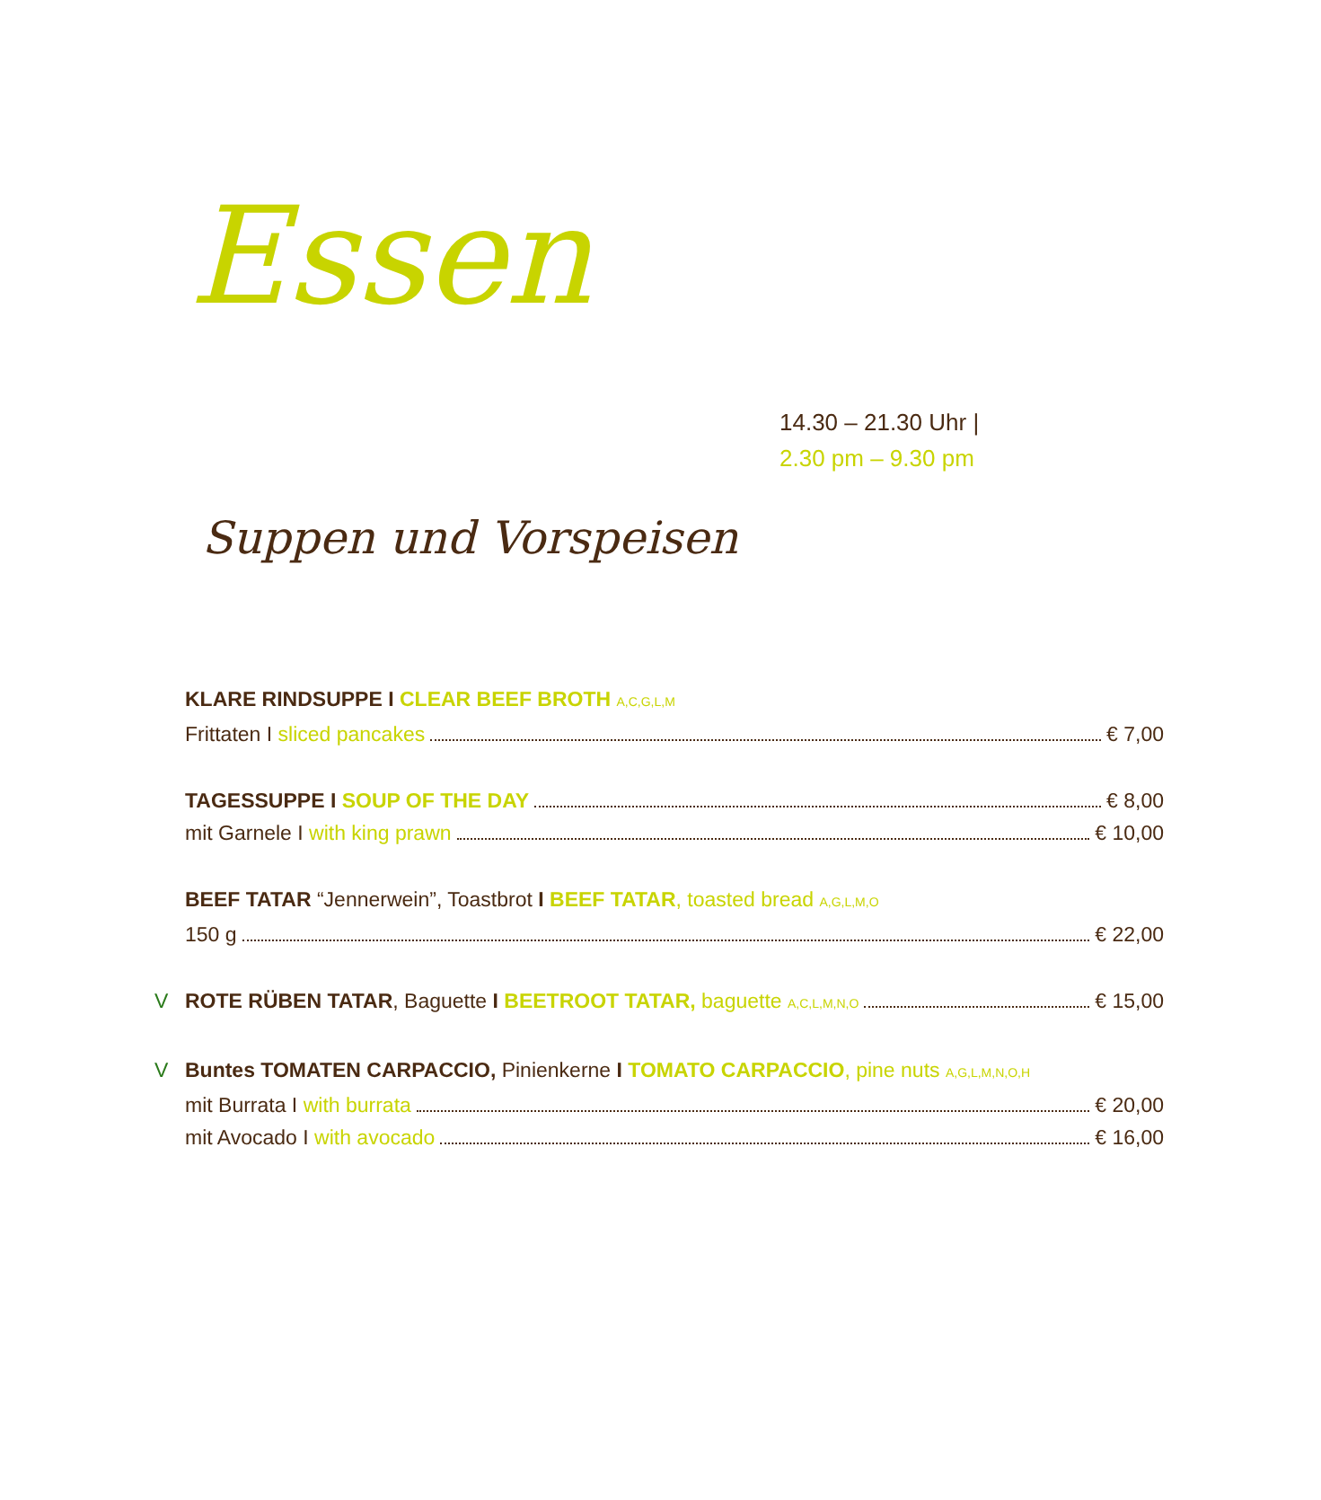Essen
14.30 – 21.30 Uhr |
2.30 pm – 9.30 pm
Suppen und Vorspeisen
KLARE RINDSUPPE I CLEAR BEEF BROTH A,C,G,L,M
Frittaten I sliced pancakes € 7,00
TAGESSUPPE I SOUP OF THE DAY € 8,00
mit Garnele I with king prawn € 10,00
BEEF TATAR “Jennerwein”, Toastbrot I BEEF TATAR, toasted bread A,G,L,M,O
150 g € 22,00
V ROTE RÜBEN TATAR, Baguette I BEETROOT TATAR, baguette A,C,L,M,N,O € 15,00
V Buntes TOMATEN CARPACCIO, Pinienkerne I TOMATO CARPACCIO, pine nuts A,G,L,M,N,O,H
mit Burrata I with burrata € 20,00
mit Avocado I with avocado € 16,00